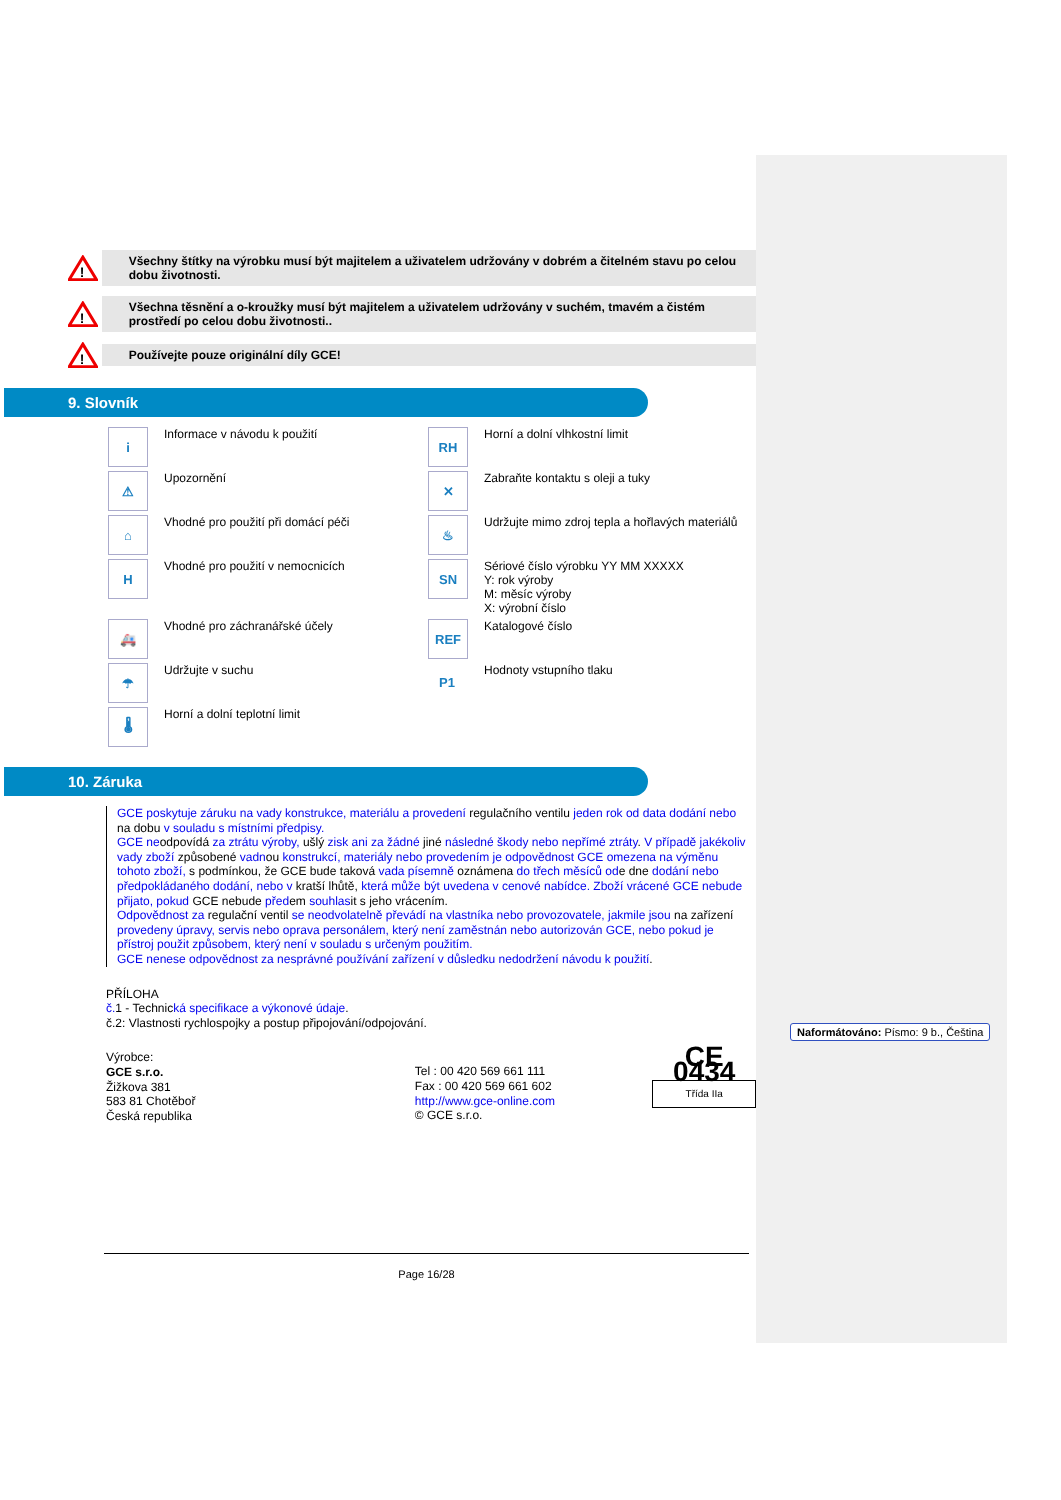!
Všechny štítky na výrobku musí být majitelem a uživatelem udržovány v dobrém a čitelném stavu po celou dobu životnosti.
!
Všechna těsnění a o-kroužky musí být majitelem a uživatelem udržovány v suchém, tmavém a čistém prostředí po celou dobu životnosti..
!
Používejte pouze originální díly GCE!
9. Slovník
i
Informace v návodu k použití
RH
Horní a dolní vlhkostní limit
⚠
Upozornění
✕
Zabraňte kontaktu s oleji a tuky
⌂
Vhodné pro použití při domácí péči
♨
Udržujte mimo zdroj tepla a hořlavých materiálů
H
Vhodné pro použití v nemocnicích
SN
Sériové číslo výrobku YY MM XXXXX
Y: rok výroby
M: měsíc výroby
X: výrobní číslo
🚑
Vhodné pro záchranářské účely
REF
Katalogové číslo
☂
Udržujte v suchu
P1
Hodnoty vstupního tlaku
🌡
Horní a dolní teplotní limit
10. Záruka
GCE poskytuje záruku na vady konstrukce, materiálu a provedení regulačního ventilu jeden rok od data dodání nebo na dobu v souladu s místními předpisy.
GCE neodpovídá za ztrátu výroby, ušlý zisk ani za žádné jiné následné škody nebo nepřímé ztráty. V případě jakékoliv vady zboží způsobené vadnou konstrukcí, materiály nebo provedením je odpovědnost GCE omezena na výměnu tohoto zboží, s podmínkou, že GCE bude taková vada písemně oznámena do třech měsíců ode dne dodání nebo předpokládaného dodání, nebo v kratší lhůtě, která může být uvedena v cenové nabídce. Zboží vrácené GCE nebude přijato, pokud GCE nebude předem souhlasit s jeho vrácením.
Odpovědnost za regulační ventil se neodvolatelně převádí na vlastníka nebo provozovatele, jakmile jsou na zařízení provedeny úpravy, servis nebo oprava personálem, který není zaměstnán nebo autorizován GCE, nebo pokud je přístroj použit způsobem, který není v souladu s určeným použitím.
GCE nenese odpovědnost za nesprávné používání zařízení v důsledku nedodržení návodu k použití.
PŘÍLOHA
č. 1 - Technická specifikace a výkonové údaje.
č.2: Vlastnosti rychlospojky a postup připojování/odpojování.
Výrobce:
GCE s.r.o.
Žižkova 381
583 81 Chotěboř
Česká republika
Tel : 00 420 569 661 111
Fax : 00 420 569 661 602
http://www.gce-online.com
© GCE s.r.o.
CE 0434
Třída IIa
Page 16/28
Naformátováno: Písmo: 9 b., Čeština